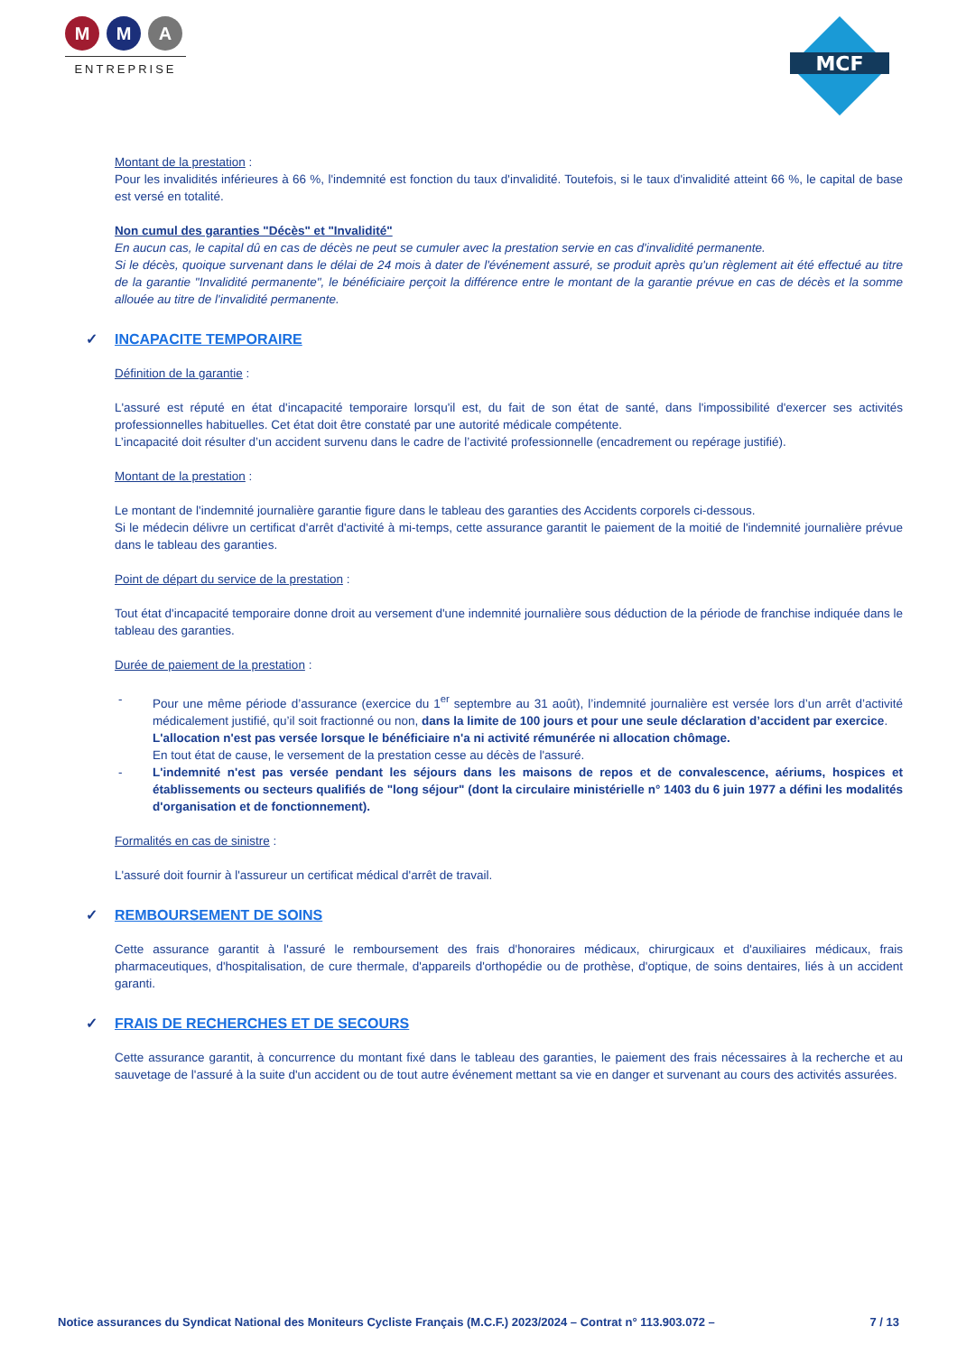M M A
ENTREPRISE
MCF
Montant de la prestation :
Pour les invalidités inférieures à 66 %, l'indemnité est fonction du taux d'invalidité. Toutefois, si le taux d'invalidité atteint 66 %, le capital de base est versé en totalité.
Non cumul des garanties "Décès" et "Invalidité"
En aucun cas, le capital dû en cas de décès ne peut se cumuler avec la prestation servie en cas d'invalidité permanente.
Si le décès, quoique survenant dans le délai de 24 mois à dater de l'événement assuré, se produit après qu'un règlement ait été effectué au titre de la garantie "Invalidité permanente", le bénéficiaire perçoit la différence entre le montant de la garantie prévue en cas de décès et la somme allouée au titre de l'invalidité permanente.
✓ INCAPACITE TEMPORAIRE
Définition de la garantie :
L'assuré est réputé en état d'incapacité temporaire lorsqu'il est, du fait de son état de santé, dans l'impossibilité d'exercer ses activités professionnelles habituelles. Cet état doit être constaté par une autorité médicale compétente.
L’incapacité doit résulter d’un accident survenu dans le cadre de l’activité professionnelle (encadrement ou repérage justifié).
Montant de la prestation :
Le montant de l'indemnité journalière garantie figure dans le tableau des garanties des Accidents corporels ci-dessous.
Si le médecin délivre un certificat d'arrêt d'activité à mi-temps, cette assurance garantit le paiement de la moitié de l'indemnité journalière prévue dans le tableau des garanties.
Point de départ du service de la prestation :
Tout état d'incapacité temporaire donne droit au versement d'une indemnité journalière sous déduction de la période de franchise indiquée dans le tableau des garanties.
Durée de paiement de la prestation :
- Pour une même période d’assurance (exercice du 1<sup>er</sup> septembre au 31 août), l’indemnité journalière est versée lors d’un arrêt d’activité médicalement justifié, qu’il soit fractionné ou non, dans la limite de 100 jours et pour une seule déclaration d’accident par exercice.
L'allocation n'est pas versée lorsque le bénéficiaire n'a ni activité rémunérée ni allocation chômage.
En tout état de cause, le versement de la prestation cesse au décès de l'assuré.
- L'indemnité n'est pas versée pendant les séjours dans les maisons de repos et de convalescence, aériums, hospices et établissements ou secteurs qualifiés de "long séjour" (dont la circulaire ministérielle n° 1403 du 6 juin 1977 a défini les modalités d'organisation et de fonctionnement).
Formalités en cas de sinistre :
L'assuré doit fournir à l'assureur un certificat médical d'arrêt de travail.
✓ REMBOURSEMENT DE SOINS
Cette assurance garantit à l'assuré le remboursement des frais d'honoraires médicaux, chirurgicaux et d'auxiliaires médicaux, frais pharmaceutiques, d'hospitalisation, de cure thermale, d'appareils d'orthopédie ou de prothèse, d'optique, de soins dentaires, liés à un accident garanti.
✓ FRAIS DE RECHERCHES ET DE SECOURS
Cette assurance garantit, à concurrence du montant fixé dans le tableau des garanties, le paiement des frais nécessaires à la recherche et au sauvetage de l'assuré à la suite d'un accident ou de tout autre événement mettant sa vie en danger et survenant au cours des activités assurées.
Notice assurances du Syndicat National des Moniteurs Cycliste Français (M.C.F.) 2023/2024 – Contrat n° 113.903.072 – 7 / 13